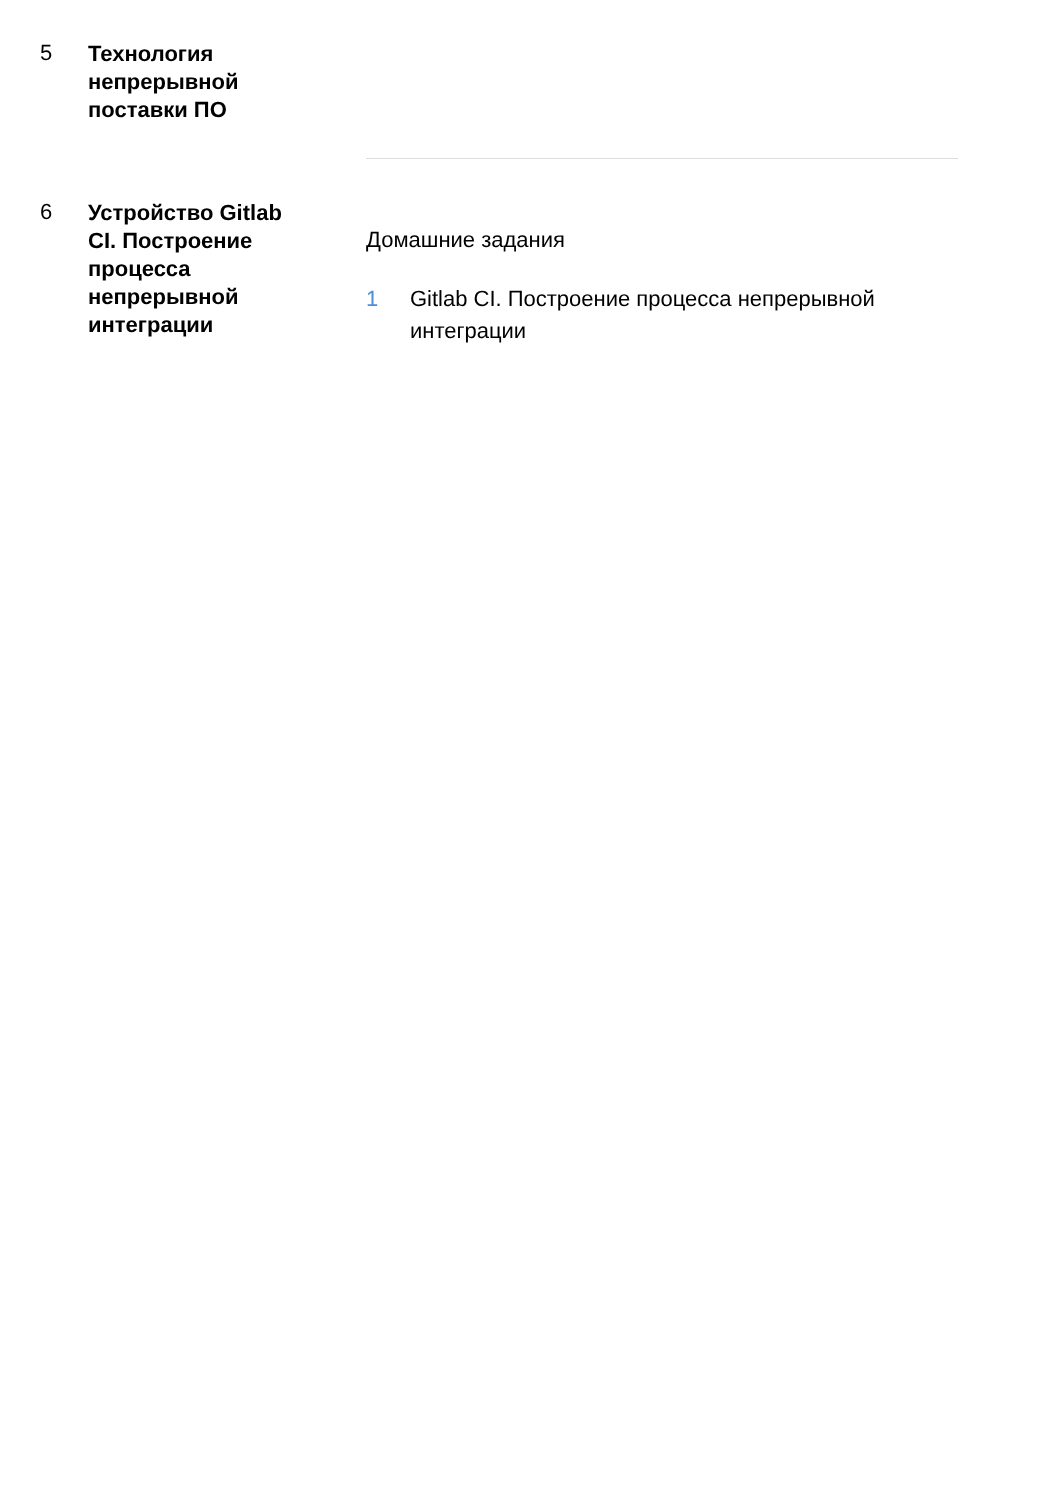5
Технология непрерывной поставки ПО
6
Устройство Gitlab CI. Построение процесса непрерывной интеграции
Домашние задания
1 Gitlab CI. Построение процесса непрерывной интеграции